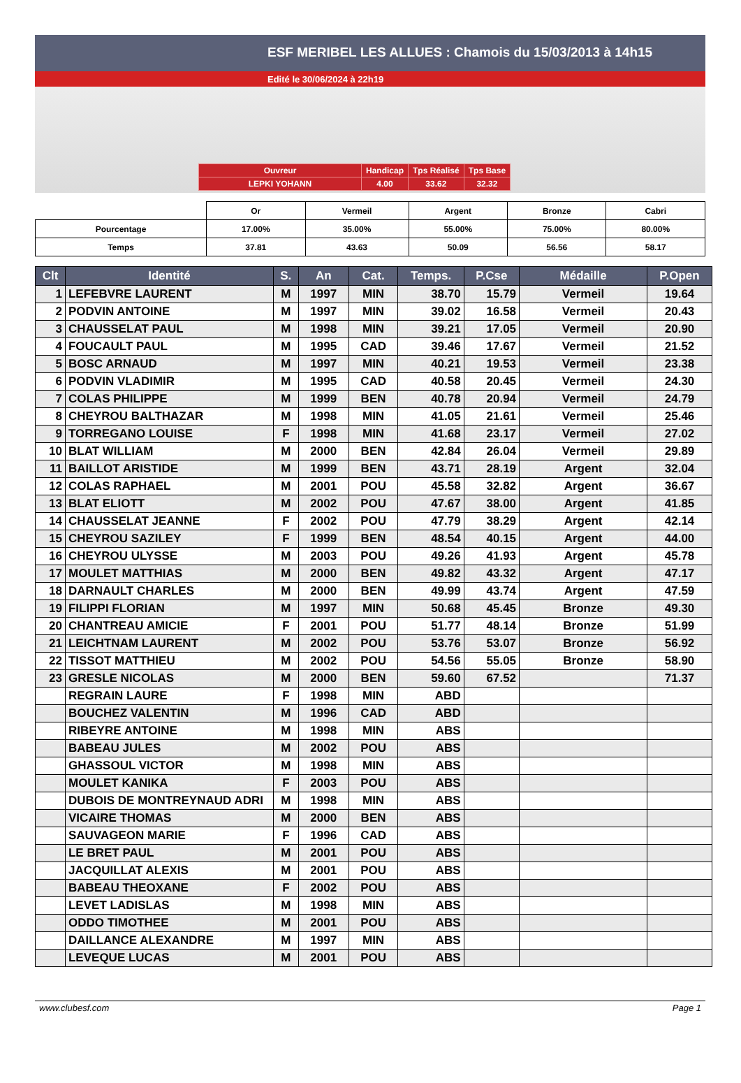ESF MERIBEL LES ALLUES : Chamois du 15/03/2013 à 14h15
Edité le 30/06/2024 à 22h19
| Ouvreur | Handicap | Tps Réalisé | Tps Base |
| LEPKI YOHANN | 4.00 | 33.62 | 32.32 |
| | Or | Vermeil | Argent | Bronze | Cabri |
| Pourcentage | 17.00% | 35.00% | 55.00% | 75.00% | 80.00% |
| Temps | 37.81 | 43.63 | 50.09 | 56.56 | 58.17 |
| Clt | Identité | S. | An | Cat. | Temps. | P.Cse | Médaille | P.Open |
| --- | --- | --- | --- | --- | --- | --- | --- | --- |
| 1 | LEFEBVRE LAURENT | M | 1997 | MIN | 38.70 | 15.79 | Vermeil | 19.64 |
| 2 | PODVIN ANTOINE | M | 1997 | MIN | 39.02 | 16.58 | Vermeil | 20.43 |
| 3 | CHAUSSELAT PAUL | M | 1998 | MIN | 39.21 | 17.05 | Vermeil | 20.90 |
| 4 | FOUCAULT PAUL | M | 1995 | CAD | 39.46 | 17.67 | Vermeil | 21.52 |
| 5 | BOSC ARNAUD | M | 1997 | MIN | 40.21 | 19.53 | Vermeil | 23.38 |
| 6 | PODVIN VLADIMIR | M | 1995 | CAD | 40.58 | 20.45 | Vermeil | 24.30 |
| 7 | COLAS PHILIPPE | M | 1999 | BEN | 40.78 | 20.94 | Vermeil | 24.79 |
| 8 | CHEYROU BALTHAZAR | M | 1998 | MIN | 41.05 | 21.61 | Vermeil | 25.46 |
| 9 | TORREGANO LOUISE | F | 1998 | MIN | 41.68 | 23.17 | Vermeil | 27.02 |
| 10 | BLAT WILLIAM | M | 2000 | BEN | 42.84 | 26.04 | Vermeil | 29.89 |
| 11 | BAILLOT ARISTIDE | M | 1999 | BEN | 43.71 | 28.19 | Argent | 32.04 |
| 12 | COLAS RAPHAEL | M | 2001 | POU | 45.58 | 32.82 | Argent | 36.67 |
| 13 | BLAT ELIOTT | M | 2002 | POU | 47.67 | 38.00 | Argent | 41.85 |
| 14 | CHAUSSELAT JEANNE | F | 2002 | POU | 47.79 | 38.29 | Argent | 42.14 |
| 15 | CHEYROU SAZILEY | F | 1999 | BEN | 48.54 | 40.15 | Argent | 44.00 |
| 16 | CHEYROU ULYSSE | M | 2003 | POU | 49.26 | 41.93 | Argent | 45.78 |
| 17 | MOULET MATTHIAS | M | 2000 | BEN | 49.82 | 43.32 | Argent | 47.17 |
| 18 | DARNAULT CHARLES | M | 2000 | BEN | 49.99 | 43.74 | Argent | 47.59 |
| 19 | FILIPPI FLORIAN | M | 1997 | MIN | 50.68 | 45.45 | Bronze | 49.30 |
| 20 | CHANTREAU AMICIE | F | 2001 | POU | 51.77 | 48.14 | Bronze | 51.99 |
| 21 | LEICHTNAM LAURENT | M | 2002 | POU | 53.76 | 53.07 | Bronze | 56.92 |
| 22 | TISSOT MATTHIEU | M | 2002 | POU | 54.56 | 55.05 | Bronze | 58.90 |
| 23 | GRESLE NICOLAS | M | 2000 | BEN | 59.60 | 67.52 | | 71.37 |
| | REGRAIN LAURE | F | 1998 | MIN | ABD | | | |
| | BOUCHEZ VALENTIN | M | 1996 | CAD | ABD | | | |
| | RIBEYRE ANTOINE | M | 1998 | MIN | ABS | | | |
| | BABEAU JULES | M | 2002 | POU | ABS | | | |
| | GHASSOUL VICTOR | M | 1998 | MIN | ABS | | | |
| | MOULET KANIKA | F | 2003 | POU | ABS | | | |
| | DUBOIS DE MONTREYNAUD ADRI | M | 1998 | MIN | ABS | | | |
| | VICAIRE THOMAS | M | 2000 | BEN | ABS | | | |
| | SAUVAGEON MARIE | F | 1996 | CAD | ABS | | | |
| | LE BRET PAUL | M | 2001 | POU | ABS | | | |
| | JACQUILLAT ALEXIS | M | 2001 | POU | ABS | | | |
| | BABEAU THEOXANE | F | 2002 | POU | ABS | | | |
| | LEVET LADISLAS | M | 1998 | MIN | ABS | | | |
| | ODDO TIMOTHEE | M | 2001 | POU | ABS | | | |
| | DAILLANCE ALEXANDRE | M | 1997 | MIN | ABS | | | |
| | LEVEQUE LUCAS | M | 2001 | POU | ABS | | | |
www.clubesf.com Page 1